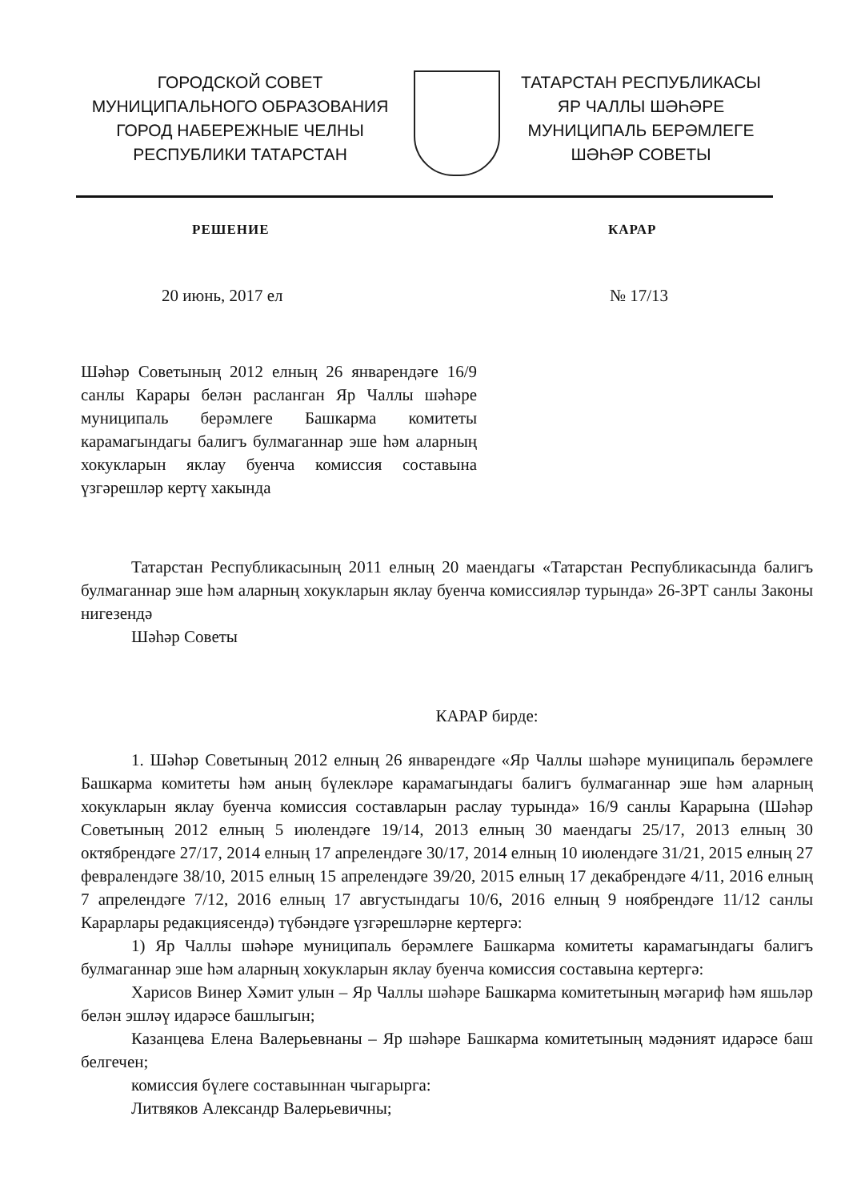ГОРОДСКОЙ СОВЕТ
МУНИЦИПАЛЬНОГО ОБРАЗОВАНИЯ
ГОРОД НАБЕРЕЖНЫЕ ЧЕЛНЫ
РЕСПУБЛИКИ ТАТАРСТАН
ТАТАРСТАН РЕСПУБЛИКАСЫ
ЯР ЧАЛЛЫ ШӘҺӘРЕ
МУНИЦИПАЛЬ БЕРӘМЛЕГЕ
ШӘҺӘР СОВЕТЫ
РЕШЕНИЕ КАРАР
20 июнь, 2017 ел № 17/13
Шәһәр Советының 2012 елның 26 январендәге 16/9 санлы Карары белән расланган Яр Чаллы шәһәре муниципаль берәмлеге Башкарма комитеты карамагындагы балигъ булмаганнар эше һәм аларның хокукларын яклау буенча комиссия составына үзгәрешләр кертү хакында
Татарстан Республикасының 2011 елның 20 маендагы «Татарстан Республикасында балигъ булмаганнар эше һәм аларның хокукларын яклау буенча комиссияләр турында» 26-ЗРТ санлы Законы нигезендә
Шәһәр Советы
КАРАР бирде:
1. Шәһәр Советының 2012 елның 26 январендәге «Яр Чаллы шәһәре муниципаль берәмлеге Башкарма комитеты һәм аның бүлекләре карамагындагы балигъ булмаганнар эше һәм аларның хокукларын яклау буенча комиссия составларын раслау турында» 16/9 санлы Карарына (Шәһәр Советының 2012 елның 5 июлендәге 19/14, 2013 елның 30 маендагы 25/17, 2013 елның 30 октябрендәге 27/17, 2014 елның 17 апрелендәге 30/17, 2014 елның 10 июлендәге 31/21, 2015 елның 27 февралендәге 38/10, 2015 елның 15 апрелендәге 39/20, 2015 елның 17 декабрендәге 4/11, 2016 елның 7 апрелендәге 7/12, 2016 елның 17 августындагы 10/6, 2016 елның 9 ноябрендәге 11/12 санлы Карарлары редакциясендә) түбәндәге үзгәрешләрне кертергә:
1) Яр Чаллы шәһәре муниципаль берәмлеге Башкарма комитеты карамагындагы балигъ булмаганнар эше һәм аларның хокукларын яклау буенча комиссия составына кертергә:
Харисов Винер Хәмит улын – Яр Чаллы шәһәре Башкарма комитетының мәгариф һәм яшьләр белән эшләү идарәсе башлыгын;
Казанцева Елена Валерьевнаны – Яр шәһәре Башкарма комитетының мәдәният идарәсе баш белгечен;
комиссия бүлеге составыннан чыгарырга:
Литвяков Александр Валерьевичны;